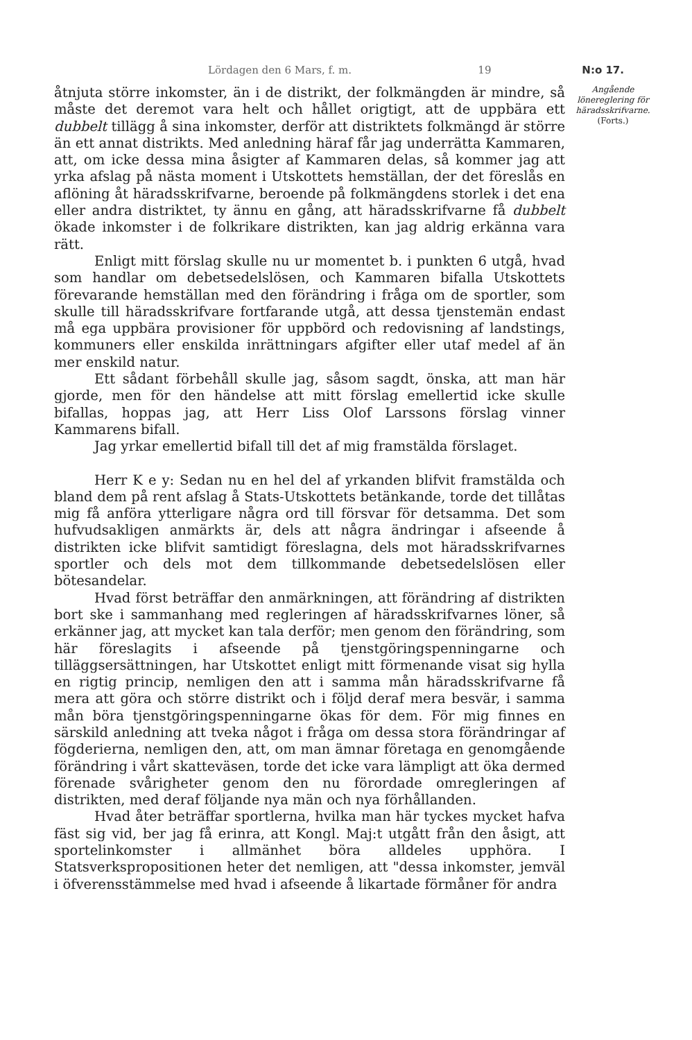Lördagen den 6 Mars, f. m. 19 N:o 17.
åtnjuta större inkomster, än i de distrikt, der folkmängden är mindre, så måste det deremot vara helt och hållet origtigt, att de uppbära ett dubbelt tillägg å sina inkomster, derför att distriktets folkmängd är större än ett annat distrikts. Med anledning häraf får jag underrätta Kammaren, att, om icke dessa mina åsigter af Kammaren delas, så kommer jag att yrka afslag på nästa moment i Utskottets hemställan, der det föreslås en aflöning åt häradsskrifvarne, beroende på folkmängdens storlek i det ena eller andra distriktet, ty ännu en gång, att häradsskrifvarne få dubbelt ökade inkomster i de folkrikare distrikten, kan jag aldrig erkänna vara rätt.
Enligt mitt förslag skulle nu ur momentet b. i punkten 6 utgå, hvad som handlar om debetsedelslösen, och Kammaren bifalla Utskottets förevarande hemställan med den förändring i fråga om de sportler, som skulle till häradsskrifvare fortfarande utgå, att dessa tjenstemän endast må ega uppbära provisioner för uppbörd och redovisning af landstings, kommuners eller enskilda inrättningars afgifter eller utaf medel af än mer enskild natur.
Ett sådant förbehåll skulle jag, såsom sagdt, önska, att man här gjorde, men för den händelse att mitt förslag emellertid icke skulle bifallas, hoppas jag, att Herr Liss Olof Larssons förslag vinner Kammarens bifall.
Jag yrkar emellertid bifall till det af mig framstälda förslaget.
Herr K e y: Sedan nu en hel del af yrkanden blifvit framstälda och bland dem på rent afslag å Stats-Utskottets betänkande, torde det tillåtas mig få anföra ytterligare några ord till försvar för detsamma. Det som hufvudsakligen anmärkts är, dels att några ändringar i afseende å distrikten icke blifvit samtidigt föreslagna, dels mot häradsskrifvarnes sportler och dels mot dem tillkommande debetsedelslösen eller bötesandelar.
Hvad först beträffar den anmärkningen, att förändring af distrikten bort ske i sammanhang med regleringen af häradsskrifvarnes löner, så erkänner jag, att mycket kan tala derför; men genom den förändring, som här föreslagits i afseende på tjenstgöringspenningarne och tilläggsersättningen, har Utskottet enligt mitt förmenande visat sig hylla en rigtig princip, nemligen den att i samma mån häradsskrifvarne få mera att göra och större distrikt och i följd deraf mera besvär, i samma mån böra tjenstgöringspenningarne ökas för dem. För mig finnes en särskild anledning att tveka något i fråga om dessa stora förändringar af fögderierna, nemligen den, att, om man ämnar företaga en genomgående förändring i vårt skatteväsen, torde det icke vara lämpligt att öka dermed förenade svårigheter genom den nu förordade omregleringen af distrikten, med deraf följande nya män och nya förhållanden.
Hvad åter beträffar sportlerna, hvilka man här tyckes mycket hafva fäst sig vid, ber jag få erinra, att Kongl. Maj:t utgått från den åsigt, att sportelinkomster i allmänhet böra alldeles upphöra. I Statsverkspropositionen heter det nemligen, att "dessa inkomster, jemväl i öfverensstämmelse med hvad i afseende å likartade förmåner för andra
Angående lönereglering för häradsskrifvarne.
(Forts.)